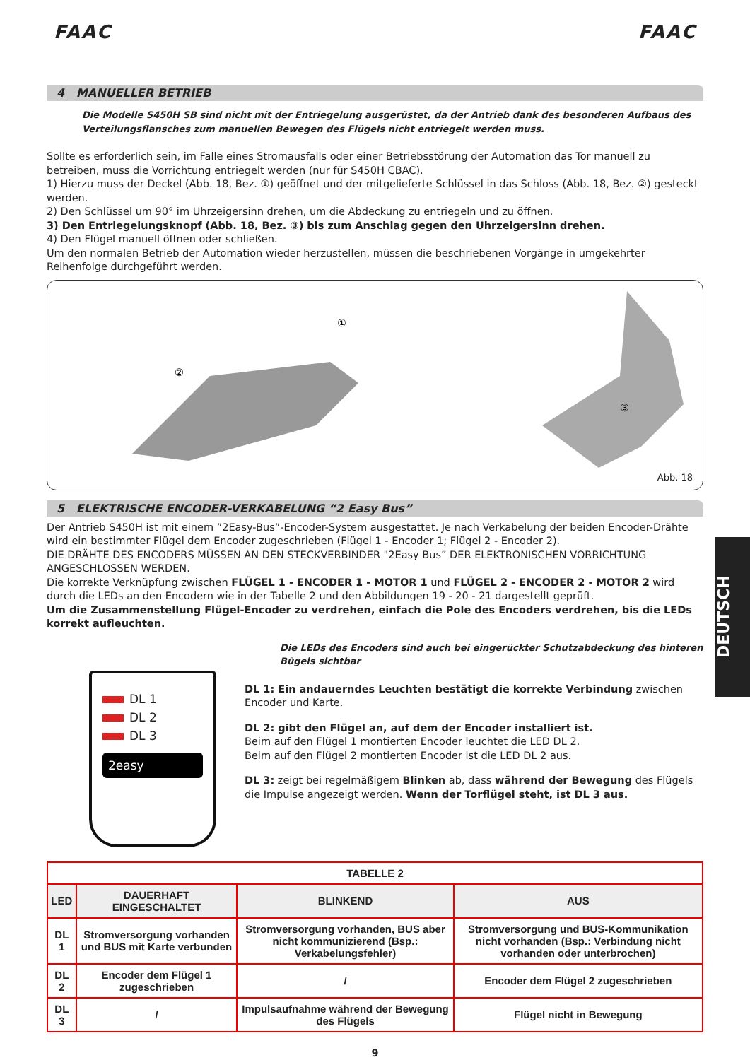FAAC FAAC
4 MANUELLER BETRIEB
Die Modelle S450H SB sind nicht mit der Entriegelung ausgerüstet, da der Antrieb dank des besonderen Aufbaus des Verteilungsflansches zum manuellen Bewegen des Flügels nicht entriegelt werden muss.
Sollte es erforderlich sein, im Falle eines Stromausfalls oder einer Betriebsstörung der Automation das Tor manuell zu betreiben, muss die Vorrichtung entriegelt werden (nur für S450H CBAC).
1) Hierzu muss der Deckel (Abb. 18, Bez. ①) geöffnet und der mitgelieferte Schlüssel in das Schloss (Abb. 18, Bez. ②) gesteckt werden.
2) Den Schlüssel um 90° im Uhrzeigersinn drehen, um die Abdeckung zu entriegeln und zu öffnen.
3) Den Entriegelungsknopf (Abb. 18, Bez. ③) bis zum Anschlag gegen den Uhrzeigersinn drehen.
4) Den Flügel manuell öffnen oder schließen.
Um den normalen Betrieb der Automation wieder herzustellen, müssen die beschriebenen Vorgänge in umgekehrter Reihenfolge durchgeführt werden.
②
①
③
Abb. 18
5 ELEKTRISCHE ENCODER-VERKABELUNG “2 Easy Bus”
Der Antrieb S450H ist mit einem ”2Easy-Bus”-Encoder-System ausgestattet. Je nach Verkabelung der beiden Encoder-Drähte wird ein bestimmter Flügel dem Encoder zugeschrieben (Flügel 1 - Encoder 1; Flügel 2 - Encoder 2).
DIE DRÄHTE DES ENCODERS MÜSSEN AN DEN STECKVERBINDER "2Easy Bus” DER ELEKTRONISCHEN VORRICHTUNG ANGESCHLOSSEN WERDEN.
Die korrekte Verknüpfung zwischen FLÜGEL 1 - ENCODER 1 - MOTOR 1 und FLÜGEL 2 - ENCODER 2 - MOTOR 2 wird durch die LEDs an den Encodern wie in der Tabelle 2 und den Abbildungen 19 - 20 - 21 dargestellt geprüft.
Um die Zusammenstellung Flügel-Encoder zu verdrehen, einfach die Pole des Encoders verdrehen, bis die LEDs korrekt aufleuchten.
DL 1
DL 2
DL 3
2easy
Die LEDs des Encoders sind auch bei eingerückter Schutzabdeckung des hinteren Bügels sichtbar
DL 1: Ein andauerndes Leuchten bestätigt die korrekte Verbindung zwischen Encoder und Karte.
DL 2: gibt den Flügel an, auf dem der Encoder installiert ist.
Beim auf den Flügel 1 montierten Encoder leuchtet die LED DL 2.
Beim auf den Flügel 2 montierten Encoder ist die LED DL 2 aus.
DL 3: zeigt bei regelmäßigem Blinken ab, dass während der Bewegung des Flügels die Impulse angezeigt werden. Wenn der Torflügel steht, ist DL 3 aus.
| TABELLE 2 | | | |
| --- | --- | --- | --- |
| LED | DAUERHAFT EINGESCHALTET | BLINKEND | AUS |
| DL 1 | Stromversorgung vorhanden und BUS mit Karte verbunden | Stromversorgung vorhanden, BUS aber nicht kommunizierend (Bsp.: Verkabelungsfehler) | Stromversorgung und BUS-Kommunikation nicht vorhanden (Bsp.: Verbindung nicht vorhanden oder unterbrochen) |
| DL 2 | Encoder dem Flügel 1 zugeschrieben | / | Encoder dem Flügel 2 zugeschrieben |
| DL 3 | / | Impulsaufnahme während der Bewegung des Flügels | Flügel nicht in Bewegung |
9
DEUTSCH